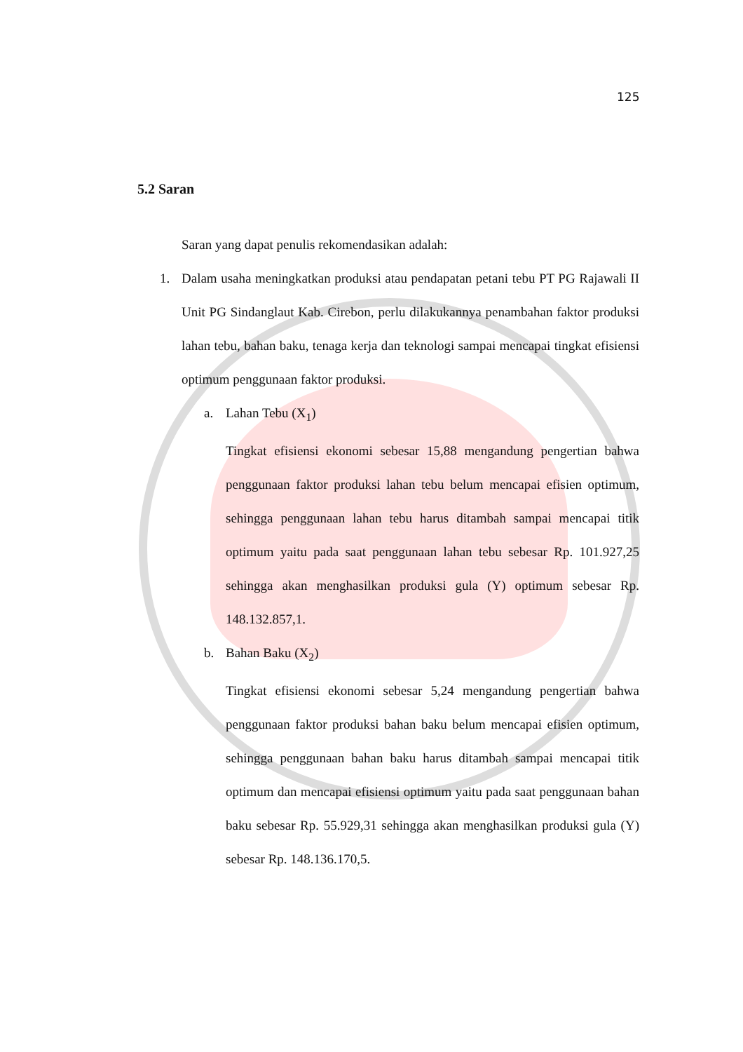125
5.2 Saran
Saran yang dapat penulis rekomendasikan adalah:
1. Dalam usaha meningkatkan produksi atau pendapatan petani tebu PT PG Rajawali II Unit PG Sindanglaut Kab. Cirebon, perlu dilakukannya penambahan faktor produksi lahan tebu, bahan baku, tenaga kerja dan teknologi sampai mencapai tingkat efisiensi optimum penggunaan faktor produksi.
a. Lahan Tebu (X<sub>1</sub>)
Tingkat efisiensi ekonomi sebesar 15,88 mengandung pengertian bahwa penggunaan faktor produksi lahan tebu belum mencapai efisien optimum, sehingga penggunaan lahan tebu harus ditambah sampai mencapai titik optimum yaitu pada saat penggunaan lahan tebu sebesar Rp. 101.927,25 sehingga akan menghasilkan produksi gula (Y) optimum sebesar Rp. 148.132.857,1.
b. Bahan Baku (X<sub>2</sub>)
Tingkat efisiensi ekonomi sebesar 5,24 mengandung pengertian bahwa penggunaan faktor produksi bahan baku belum mencapai efisien optimum, sehingga penggunaan bahan baku harus ditambah sampai mencapai titik optimum dan mencapai efisiensi optimum yaitu pada saat penggunaan bahan baku sebesar Rp. 55.929,31 sehingga akan menghasilkan produksi gula (Y) sebesar Rp. 148.136.170,5.